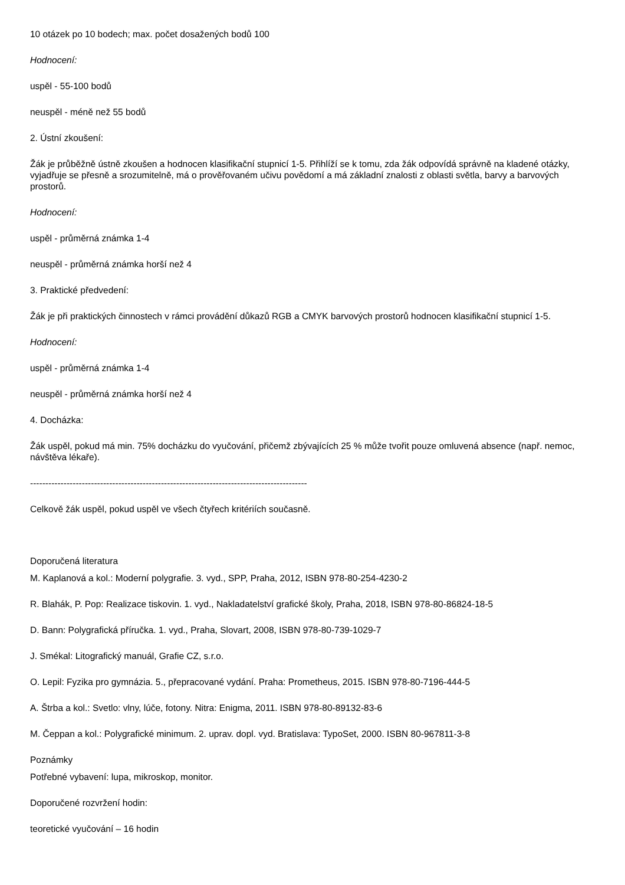10 otázek po 10 bodech; max. počet dosažených bodů 100
Hodnocení:
uspěl - 55-100 bodů
neuspěl - méně než 55 bodů
2. Ústní zkoušení:
Žák je průběžně ústně zkoušen a hodnocen klasifikační stupnicí 1-5. Přihlíží se k tomu, zda žák odpovídá správně na kladené otázky, vyjadřuje se přesně a srozumitelně, má o prověřovaném učivu povědomí a má základní znalosti z oblasti světla, barvy a barvových prostorů.
Hodnocení:
uspěl - průměrná známka 1-4
neuspěl - průměrná známka horší než 4
3. Praktické předvedení:
Žák je při praktických činnostech v rámci provádění důkazů RGB a CMYK barvových prostorů hodnocen klasifikační stupnicí 1-5.
Hodnocení:
uspěl - průměrná známka 1-4
neuspěl - průměrná známka horší než 4
4. Docházka:
Žák uspěl, pokud má min. 75% docházku do vyučování, přičemž zbývajících 25 % může tvořit pouze omluvená absence (např. nemoc, návštěva lékaře).
-------------------------------------------------------------------------------------------
Celkově žák uspěl, pokud uspěl ve všech čtyřech kritériích současně.
Doporučená literatura
M. Kaplanová a kol.: Moderní polygrafie. 3. vyd., SPP, Praha, 2012, ISBN 978-80-254-4230-2
R. Blahák, P. Pop: Realizace tiskovin. 1. vyd., Nakladatelství grafické školy, Praha, 2018, ISBN 978-80-86824-18-5
D. Bann: Polygrafická příručka. 1. vyd., Praha, Slovart, 2008, ISBN 978-80-739-1029-7
J. Smékal: Litografický manuál, Grafie CZ, s.r.o.
O. Lepil: Fyzika pro gymnázia. 5., přepracované vydání. Praha: Prometheus, 2015. ISBN 978-80-7196-444-5
A. Štrba a kol.: Svetlo: vlny, lúče, fotony. Nitra: Enigma, 2011. ISBN 978-80-89132-83-6
M. Čeppan a kol.: Polygrafické minimum. 2. uprav. dopl. vyd. Bratislava: TypoSet, 2000. ISBN 80-967811-3-8
Poznámky
Potřebné vybavení: lupa, mikroskop, monitor.
Doporučené rozvržení hodin:
teoretické vyučování – 16 hodin